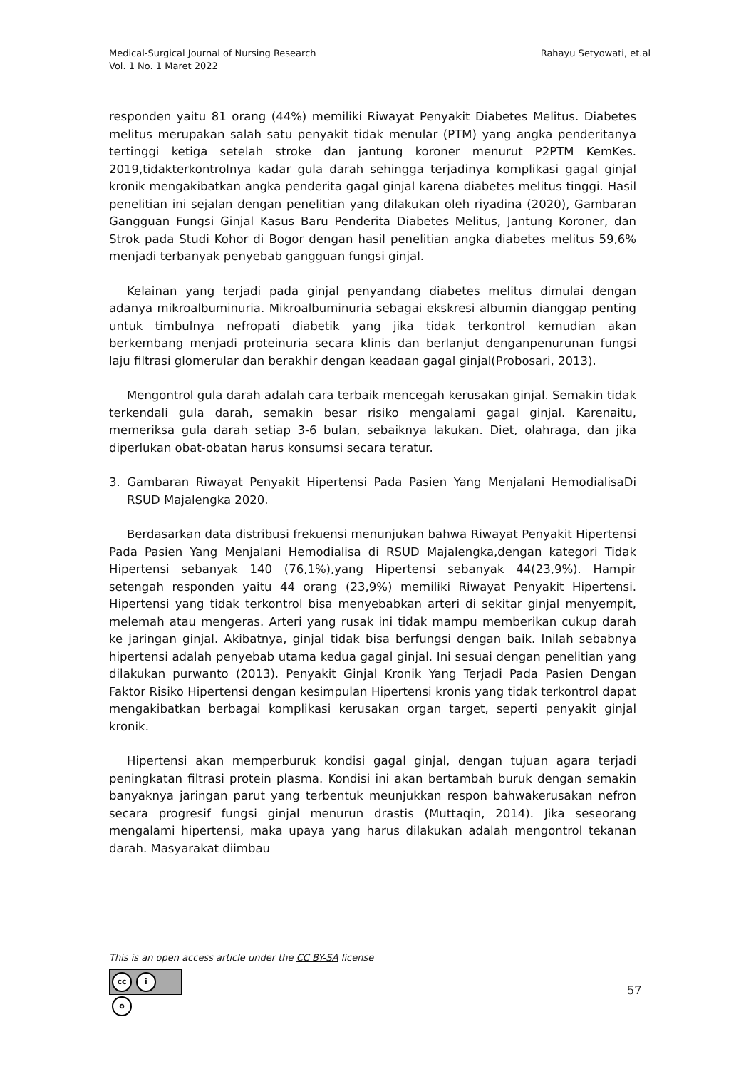Medical-Surgical Journal of Nursing Research
Vol. 1 No. 1 Maret 2022
Rahayu Setyowati, et.al
responden yaitu 81 orang (44%) memiliki Riwayat Penyakit Diabetes Melitus. Diabetes melitus merupakan salah satu penyakit tidak menular (PTM) yang angka penderitanya tertinggi ketiga setelah stroke dan jantung koroner menurut P2PTM KemKes. 2019,tidakterkontrolnya kadar gula darah sehingga terjadinya komplikasi gagal ginjal kronik mengakibatkan angka penderita gagal ginjal karena diabetes melitus tinggi. Hasil penelitian ini sejalan dengan penelitian yang dilakukan oleh riyadina (2020), Gambaran Gangguan Fungsi Ginjal Kasus Baru Penderita Diabetes Melitus, Jantung Koroner, dan Strok pada Studi Kohor di Bogor dengan hasil penelitian angka diabetes melitus 59,6% menjadi terbanyak penyebab gangguan fungsi ginjal.
Kelainan yang terjadi pada ginjal penyandang diabetes melitus dimulai dengan adanya mikroalbuminuria. Mikroalbuminuria sebagai ekskresi albumin dianggap penting untuk timbulnya nefropati diabetik yang jika tidak terkontrol kemudian akan berkembang menjadi proteinuria secara klinis dan berlanjut denganpenurunan fungsi laju filtrasi glomerular dan berakhir dengan keadaan gagal ginjal(Probosari, 2013).
Mengontrol gula darah adalah cara terbaik mencegah kerusakan ginjal. Semakin tidak terkendali gula darah, semakin besar risiko mengalami gagal ginjal. Karenaitu, memeriksa gula darah setiap 3-6 bulan, sebaiknya lakukan. Diet, olahraga, dan jika diperlukan obat-obatan harus konsumsi secara teratur.
3. Gambaran Riwayat Penyakit Hipertensi Pada Pasien Yang Menjalani HemodialisaDi RSUD Majalengka 2020.
Berdasarkan data distribusi frekuensi menunjukan bahwa Riwayat Penyakit Hipertensi Pada Pasien Yang Menjalani Hemodialisa di RSUD Majalengka,dengan kategori Tidak Hipertensi sebanyak 140 (76,1%),yang Hipertensi sebanyak 44(23,9%). Hampir setengah responden yaitu 44 orang (23,9%) memiliki Riwayat Penyakit Hipertensi. Hipertensi yang tidak terkontrol bisa menyebabkan arteri di sekitar ginjal menyempit, melemah atau mengeras. Arteri yang rusak ini tidak mampu memberikan cukup darah ke jaringan ginjal. Akibatnya, ginjal tidak bisa berfungsi dengan baik. Inilah sebabnya hipertensi adalah penyebab utama kedua gagal ginjal. Ini sesuai dengan penelitian yang dilakukan purwanto (2013). Penyakit Ginjal Kronik Yang Terjadi Pada Pasien Dengan Faktor Risiko Hipertensi dengan kesimpulan Hipertensi kronis yang tidak terkontrol dapat mengakibatkan berbagai komplikasi kerusakan organ target, seperti penyakit ginjal kronik.
Hipertensi akan memperburuk kondisi gagal ginjal, dengan tujuan agara terjadi peningkatan filtrasi protein plasma. Kondisi ini akan bertambah buruk dengan semakin banyaknya jaringan parut yang terbentuk meunjukkan respon bahwakerusakan nefron secara progresif fungsi ginjal menurun drastis (Muttaqin, 2014). Jika seseorang mengalami hipertensi, maka upaya yang harus dilakukan adalah mengontrol tekanan darah. Masyarakat diimbau
This is an open access article under the CC BY-SA license
cc i o
57